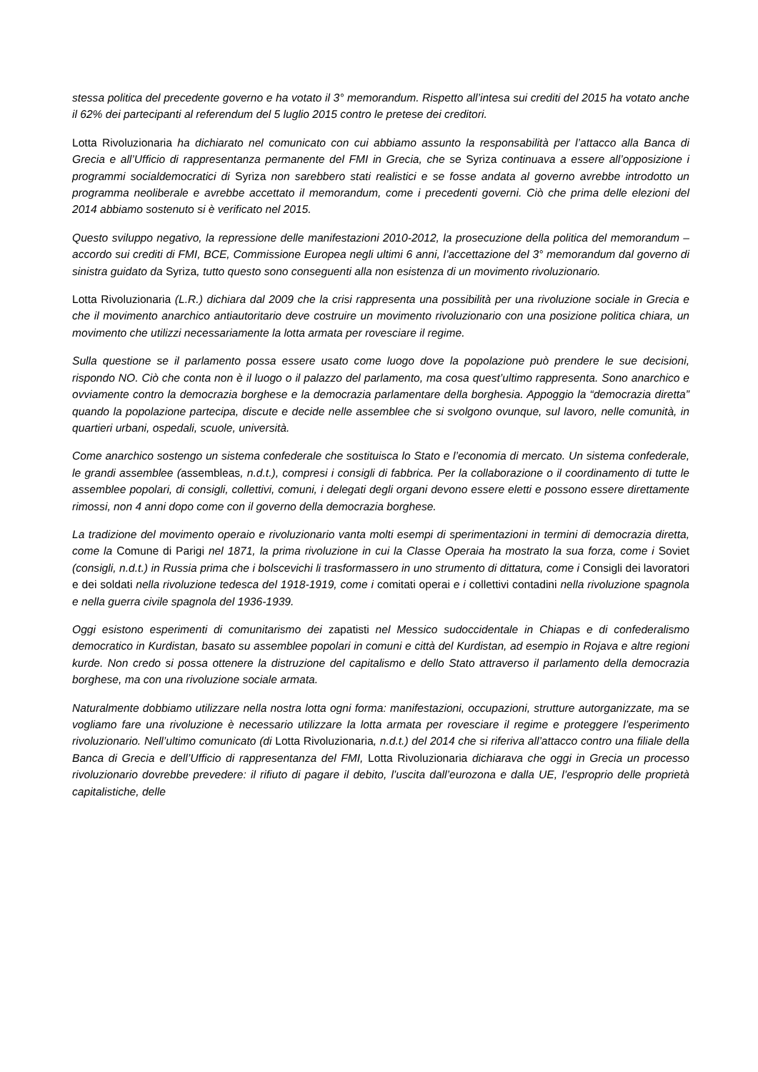stessa politica del precedente governo e ha votato il 3° memorandum. Rispetto all’intesa sui crediti del 2015 ha votato anche il 62% dei partecipanti al referendum del 5 luglio 2015 contro le pretese dei creditori.
Lotta Rivoluzionaria ha dichiarato nel comunicato con cui abbiamo assunto la responsabilità per l’attacco alla Banca di Grecia e all’Ufficio di rappresentanza permanente del FMI in Grecia, che se Syriza continuava a essere all’opposizione i programmi socialdemocratici di Syriza non sarebbero stati realistici e se fosse andata al governo avrebbe introdotto un programma neoliberale e avrebbe accettato il memorandum, come i precedenti governi. Ciò che prima delle elezioni del 2014 abbiamo sostenuto si è verificato nel 2015.
Questo sviluppo negativo, la repressione delle manifestazioni 2010-2012, la prosecuzione della politica del memorandum – accordo sui crediti di FMI, BCE, Commissione Europea negli ultimi 6 anni, l’accettazione del 3° memorandum dal governo di sinistra guidato da Syriza, tutto questo sono conseguenti alla non esistenza di un movimento rivoluzionario.
Lotta Rivoluzionaria (L.R.) dichiara dal 2009 che la crisi rappresenta una possibilità per una rivoluzione sociale in Grecia e che il movimento anarchico antiautoritario deve costruire un movimento rivoluzionario con una posizione politica chiara, un movimento che utilizzi necessariamente la lotta armata per rovesciare il regime.
Sulla questione se il parlamento possa essere usato come luogo dove la popolazione può prendere le sue decisioni, rispondo NO. Ciò che conta non è il luogo o il palazzo del parlamento, ma cosa quest’ultimo rappresenta. Sono anarchico e ovviamente contro la democrazia borghese e la democrazia parlamentare della borghesia. Appoggio la “democrazia diretta” quando la popolazione partecipa, discute e decide nelle assemblee che si svolgono ovunque, sul lavoro, nelle comunità, in quartieri urbani, ospedali, scuole, università.
Come anarchico sostengo un sistema confederale che sostituisca lo Stato e l’economia di mercato. Un sistema confederale, le grandi assemblee (assembleas, n.d.t.), compresi i consigli di fabbrica. Per la collaborazione o il coordinamento di tutte le assemblee popolari, di consigli, collettivi, comuni, i delegati degli organi devono essere eletti e possono essere direttamente rimossi, non 4 anni dopo come con il governo della democrazia borghese.
La tradizione del movimento operaio e rivoluzionario vanta molti esempi di sperimentazioni in termini di democrazia diretta, come la Comune di Parigi nel 1871, la prima rivoluzione in cui la Classe Operaia ha mostrato la sua forza, come i Soviet (consigli, n.d.t.) in Russia prima che i bolscevichi li trasformassero in uno strumento di dittatura, come i Consigli dei lavoratori e dei soldati nella rivoluzione tedesca del 1918-1919, come i comitati operai e i collettivi contadini nella rivoluzione spagnola e nella guerra civile spagnola del 1936-1939.
Oggi esistono esperimenti di comunitarismo dei zapatisti nel Messico sudoccidentale in Chiapas e di confederalismo democratico in Kurdistan, basato su assemblee popolari in comuni e città del Kurdistan, ad esempio in Rojava e altre regioni kurde. Non credo si possa ottenere la distruzione del capitalismo e dello Stato attraverso il parlamento della democrazia borghese, ma con una rivoluzione sociale armata.
Naturalmente dobbiamo utilizzare nella nostra lotta ogni forma: manifestazioni, occupazioni, strutture autorganizzate, ma se vogliamo fare una rivoluzione è necessario utilizzare la lotta armata per rovesciare il regime e proteggere l’esperimento rivoluzionario. Nell’ultimo comunicato (di Lotta Rivoluzionaria, n.d.t.) del 2014 che si riferiva all’attacco contro una filiale della Banca di Grecia e dell’Ufficio di rappresentanza del FMI, Lotta Rivoluzionaria dichiarava che oggi in Grecia un processo rivoluzionario dovrebbe prevedere: il rifiuto di pagare il debito, l’uscita dall’eurozona e dalla UE, l’esproprio delle proprietà capitalistiche, delle